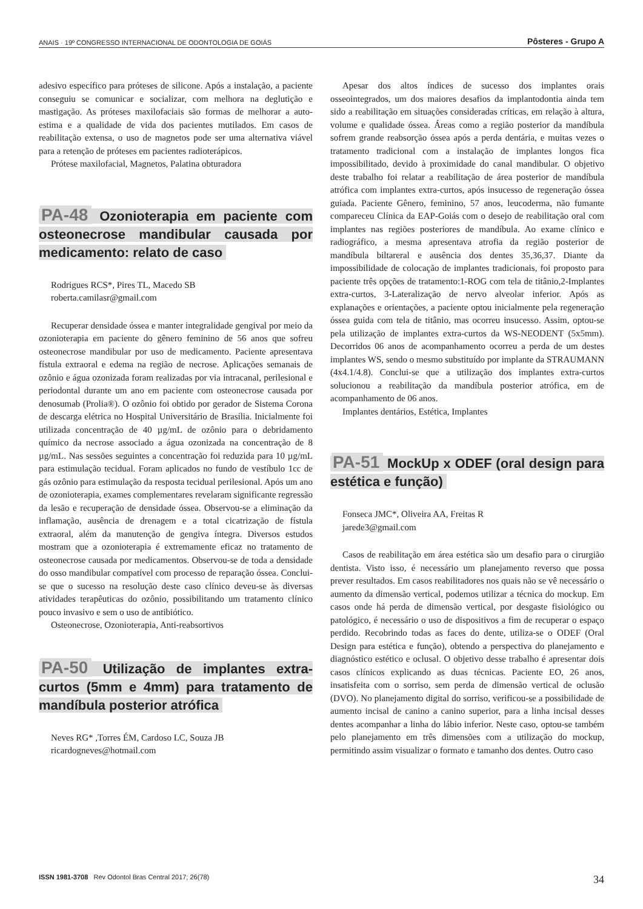ANAIS · 19º CONGRESSO INTERNACIONAL DE ODONTOLOGIA DE GOIÁS Pôsteres - Grupo A
adesivo específico para próteses de silicone. Após a instalação, a paciente conseguiu se comunicar e socializar, com melhora na deglutição e mastigação. As próteses maxilofaciais são formas de melhorar a auto-estima e a qualidade de vida dos pacientes mutilados. Em casos de reabilitação extensa, o uso de magnetos pode ser uma alternativa viável para a retenção de próteses em pacientes radioterápicos.
Prótese maxilofacial, Magnetos, Palatina obturadora
PA-48 Ozonioterapia em paciente com osteonecrose mandibular causada por medicamento: relato de caso
Rodrigues RCS*, Pires TL, Macedo SB
roberta.camilasr@gmail.com
Recuperar densidade óssea e manter integralidade gengival por meio da ozonioterapia em paciente do gênero feminino de 56 anos que sofreu osteonecrose mandibular por uso de medicamento. Paciente apresentava fístula extraoral e edema na região de necrose. Aplicações semanais de ozônio e água ozonizada foram realizadas por via intracanal, perilesional e periodontal durante um ano em paciente com osteonecrose causada por denosumab (Prolia®). O ozônio foi obtido por gerador de Sistema Corona de descarga elétrica no Hospital Universitário de Brasília. Inicialmente foi utilizada concentração de 40 µg/mL de ozônio para o debridamento químico da necrose associado a água ozonizada na concentração de 8 µg/mL. Nas sessões seguintes a concentração foi reduzida para 10 µg/mL para estimulação tecidual. Foram aplicados no fundo de vestíbulo 1cc de gás ozônio para estimulação da resposta tecidual perilesional. Após um ano de ozonioterapia, exames complementares revelaram significante regressão da lesão e recuperação de densidade óssea. Observou-se a eliminação da inflamação, ausência de drenagem e a total cicatrização de fístula extraoral, além da manutenção de gengiva íntegra. Diversos estudos mostram que a ozonioterapia é extremamente eficaz no tratamento de osteonecrose causada por medicamentos. Observou-se de toda a densidade do osso mandibular compatível com processo de reparação óssea. Conclui-se que o sucesso na resolução deste caso clínico deveu-se às diversas atividades terapêuticas do ozônio, possibilitando um tratamento clínico pouco invasivo e sem o uso de antibiótico.
Osteonecrose, Ozonioterapia, Anti-reabsortivos
PA-50 Utilização de implantes extra-curtos (5mm e 4mm) para tratamento de mandíbula posterior atrófica
Neves RG* ,Torres ÉM, Cardoso LC, Souza JB
ricardogneves@hotmail.com
Apesar dos altos índices de sucesso dos implantes orais osseointegrados, um dos maiores desafios da implantodontia ainda tem sido a reabilitação em situações consideradas críticas, em relação à altura, volume e qualidade óssea. Áreas como a região posterior da mandíbula sofrem grande reabsorção óssea após a perda dentária, e muitas vezes o tratamento tradicional com a instalação de implantes longos fica impossibilitado, devido à proximidade do canal mandibular. O objetivo deste trabalho foi relatar a reabilitação de área posterior de mandíbula atrófica com implantes extra-curtos, após insucesso de regeneração óssea guiada. Paciente Gênero, feminino, 57 anos, leucoderma, não fumante compareceu Clínica da EAP-Goiás com o desejo de reabilitação oral com implantes nas regiões posteriores de mandíbula. Ao exame clínico e radiográfico, a mesma apresentava atrofia da região posterior de mandíbula biltareral e ausência dos dentes 35,36,37. Diante da impossibilidade de colocação de implantes tradicionais, foi proposto para paciente três opções de tratamento:1-ROG com tela de titânio,2-Implantes extra-curtos, 3-Lateralização de nervo alveolar inferior. Após as explanações e orientações, a paciente optou inicialmente pela regeneração óssea guida com tela de titânio, mas ocorreu insucesso. Assim, optou-se pela utilização de implantes extra-curtos da WS-NEODENT (5x5mm). Decorridos 06 anos de acompanhamento ocorreu a perda de um destes implantes WS, sendo o mesmo substituído por implante da STRAUMANN (4x4.1/4.8). Conclui-se que a utilização dos implantes extra-curtos solucionou a reabilitação da mandíbula posterior atrófica, em de acompanhamento de 06 anos.
Implantes dentários, Estética, Implantes
PA-51 MockUp x ODEF (oral design para estética e função)
Fonseca JMC*, Oliveira AA, Freitas R
jarede3@gmail.com
Casos de reabilitação em área estética são um desafio para o cirurgião dentista. Visto isso, é necessário um planejamento reverso que possa prever resultados. Em casos reabilitadores nos quais não se vê necessário o aumento da dimensão vertical, podemos utilizar a técnica do mockup. Em casos onde há perda de dimensão vertical, por desgaste fisiológico ou patológico, é necessário o uso de dispositivos a fim de recuperar o espaço perdido. Recobrindo todas as faces do dente, utiliza-se o ODEF (Oral Design para estética e função), obtendo a perspectiva do planejamento e diagnóstico estético e oclusal. O objetivo desse trabalho é apresentar dois casos clínicos explicando as duas técnicas. Paciente EO, 26 anos, insatisfeita com o sorriso, sem perda de dimensão vertical de oclusão (DVO). No planejamento digital do sorriso, verificou-se a possibilidade de aumento incisal de canino a canino superior, para a linha incisal desses dentes acompanhar a linha do lábio inferior. Neste caso, optou-se também pelo planejamento em três dimensões com a utilização do mockup, permitindo assim visualizar o formato e tamanho dos dentes. Outro caso
ISSN 1981-3708 Rev Odontol Bras Central 2017; 26(78) 34